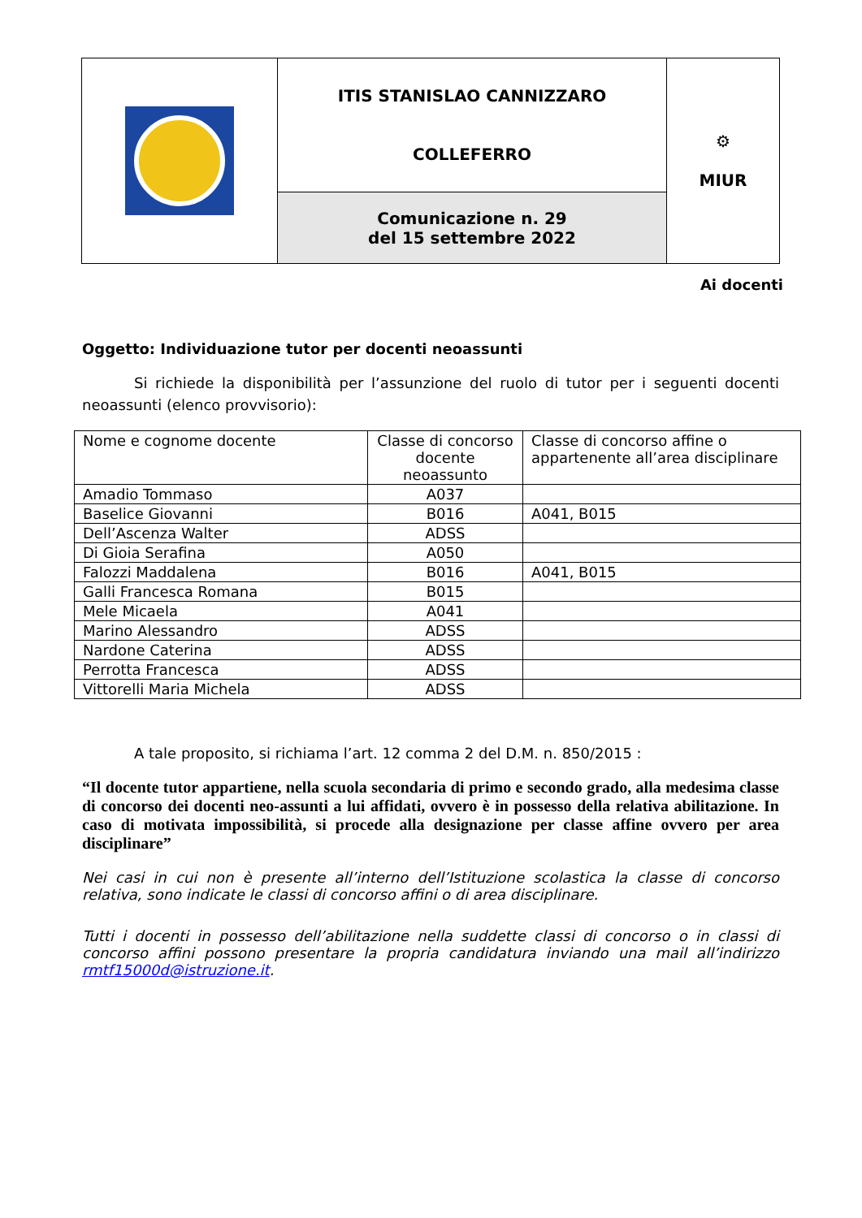| | ITIS STANISLAO CANNIZZARO COLLEFERRO | ⚙ MIUR |
| | Comunicazione n. 29 del 15 settembre 2022 | |
Ai docenti
Oggetto: Individuazione tutor per docenti neoassunti
Si richiede la disponibilità per l’assunzione del ruolo di tutor per i seguenti docenti neoassunti (elenco provvisorio):
| Nome e cognome docente | Classe di concorso docente neoassunto | Classe di concorso affine o appartenente all’area disciplinare |
| Amadio Tommaso | A037 | |
| Baselice Giovanni | B016 | A041, B015 |
| Dell’Ascenza Walter | ADSS | |
| Di Gioia Serafina | A050 | |
| Falozzi Maddalena | B016 | A041, B015 |
| Galli Francesca Romana | B015 | |
| Mele Micaela | A041 | |
| Marino Alessandro | ADSS | |
| Nardone Caterina | ADSS | |
| Perrotta Francesca | ADSS | |
| Vittorelli Maria Michela | ADSS | |
A tale proposito, si richiama l’art. 12 comma 2 del D.M. n. 850/2015 :
“Il docente tutor appartiene, nella scuola secondaria di primo e secondo grado, alla medesima classe di concorso dei docenti neo-assunti a lui affidati, ovvero è in possesso della relativa abilitazione. In caso di motivata impossibilità, si procede alla designazione per classe affine ovvero per area disciplinare”
Nei casi in cui non è presente all’interno dell’Istituzione scolastica la classe di concorso relativa, sono indicate le classi di concorso affini o di area disciplinare.
Tutti i docenti in possesso dell’abilitazione nella suddette classi di concorso o in classi di concorso affini possono presentare la propria candidatura inviando una mail all’indirizzo rmtf15000d@istruzione.it.